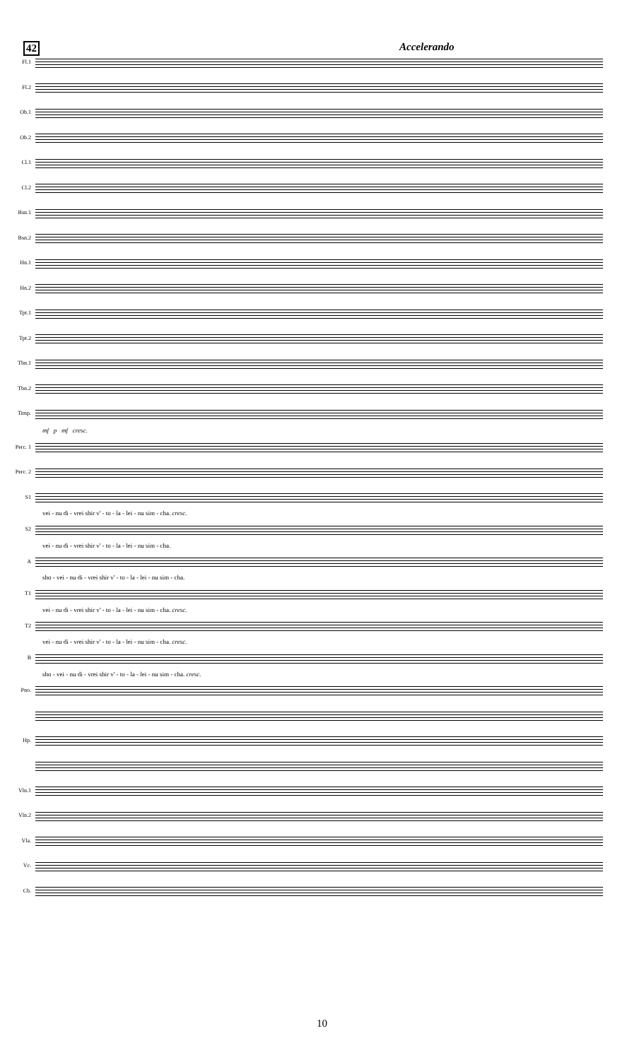42 Accelerando
Fl.1
Fl.2
Ob.1
Ob.2
Cl.1
Cl.2
Bsn.1
Bsn.2
Hn.1
Hn.2
Tpt.1
Tpt.2
Tbn.1
Tbn.2
Timp.
mf p mf cresc.
Perc. 1
Perc. 2
S1
vei - nu di - vrei shir v' - to - la - lei - nu sim - cha. cresc.
S2
vei - nu di - vrei shir v' - to - la - lei - nu sim - cha.
A
sho - vei - nu di - vrei shir v' - to - la - lei - nu sim - cha.
T1
vei - nu di - vrei shir v' - to - la - lei - nu sim - cha. cresc.
T2
vei - nu di - vrei shir v' - to - la - lei - nu sim - cha. cresc.
B
sho - vei - nu di - vrei shir v' - to - la - lei - nu sim - cha. cresc.
Pno.
Hp.
Vln.1
Vln.2
Vla.
Vc.
Cb.
10